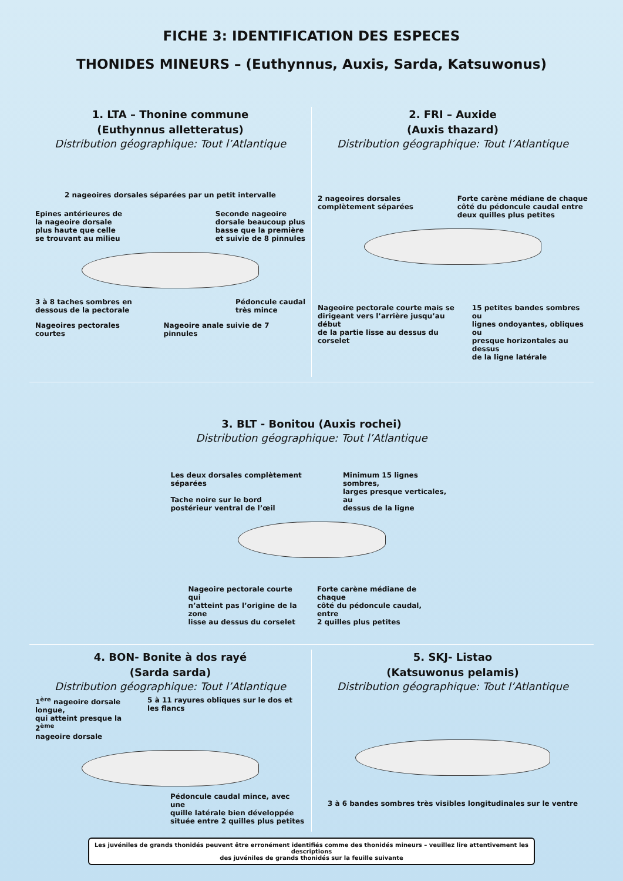FICHE 3: IDENTIFICATION DES ESPECES
THONIDES MINEURS – (Euthynnus, Auxis, Sarda, Katsuwonus)
1. LTA – Thonine commune
(Euthynnus alletteratus)
Distribution géographique: Tout l’Atlantique
2 nageoires dorsales séparées par un petit intervalle
Epines antérieures de
la nageoire dorsale
plus haute que celle
se trouvant au milieu
Seconde nageoire
dorsale beaucoup plus
basse que la première
et suivie de 8 pinnules
3 à 8 taches sombres en
dessous de la pectorale
Pédoncule caudal
très mince
Nageoires pectorales courtes Nageoire anale suivie de 7 pinnules
2. FRI – Auxide
(Auxis thazard)
Distribution géographique: Tout l’Atlantique
2 nageoires dorsales
complètement séparées
Forte carène médiane de chaque
côté du pédoncule caudal entre
deux quilles plus petites
Nageoire pectorale courte mais se
dirigeant vers l’arrière jusqu’au début
de la partie lisse au dessus du corselet
15 petites bandes sombres ou
lignes ondoyantes, obliques ou
presque horizontales au dessus
de la ligne latérale
3. BLT - Bonitou (Auxis rochei)
Distribution géographique: Tout l’Atlantique
Les deux dorsales complètement séparées
Tache noire sur le bord
postérieur ventral de l’œil
Minimum 15 lignes sombres,
larges presque verticales, au
dessus de la ligne
Nageoire pectorale courte qui
n’atteint pas l’origine de la zone
lisse au dessus du corselet
Forte carène médiane de chaque
côté du pédoncule caudal, entre
2 quilles plus petites
4. BON- Bonite à dos rayé
(Sarda sarda)
Distribution géographique: Tout l’Atlantique
1<sup>ère</sup> nageoire dorsale longue,
qui atteint presque la 2<sup>ème</sup>
nageoire dorsale
5 à 11 rayures obliques sur le dos et les flancs
Pédoncule caudal mince, avec une
quille latérale bien développée
située entre 2 quilles plus petites
5. SKJ- Listao
(Katsuwonus pelamis)
Distribution géographique: Tout l’Atlantique
3 à 6 bandes sombres très visibles longitudinales sur le ventre
Les juvéniles de grands thonidés peuvent être erronément identifiés comme des thonidés mineurs – veuillez lire attentivement les descriptions
des juvéniles de grands thonidés sur la feuille suivante